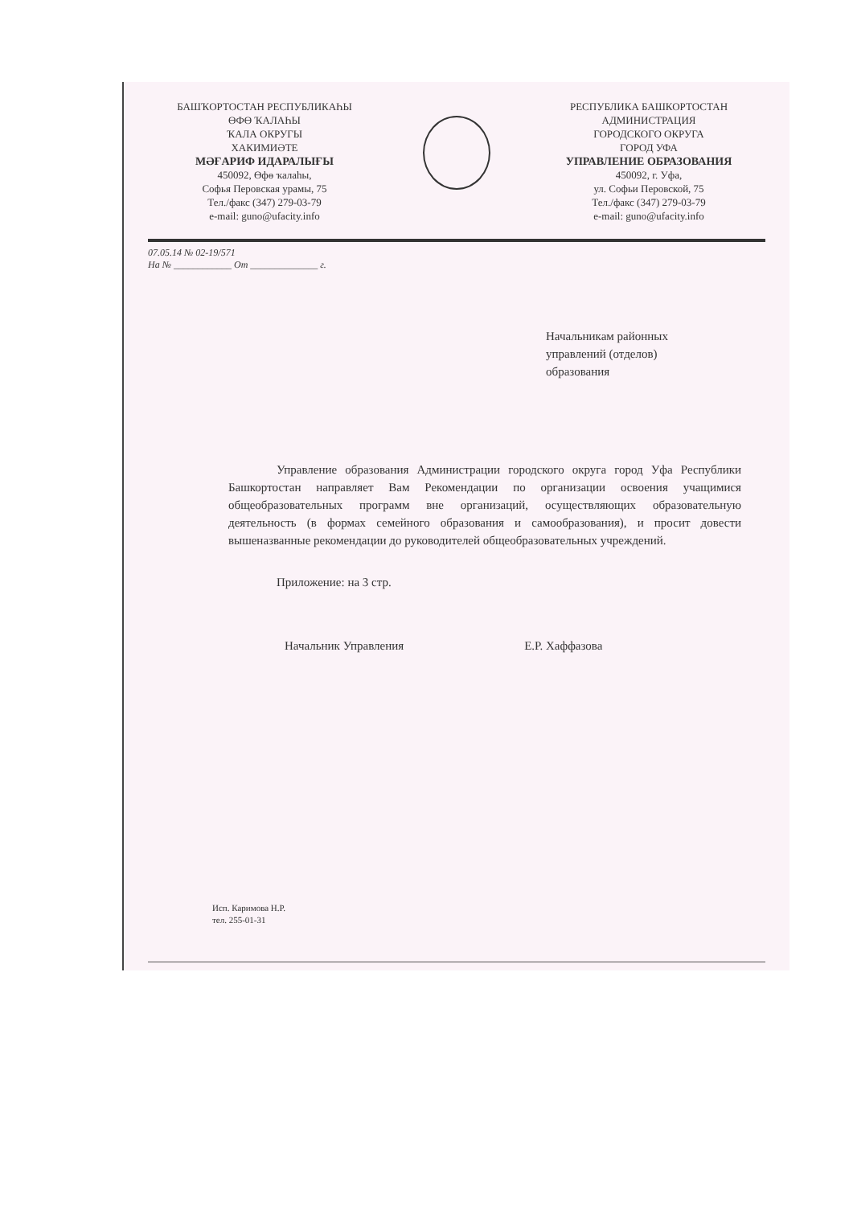БАШҠОРТОСТАН РЕСПУБЛИКАҺЫ
ӨФӨ ҠАЛАҺЫ
ҠАЛА ОКРУГЫ
ХАКИМИӘТЕ
МӘҒАРИФ ИДАРАЛЫҒЫ
450092, Өфө ҡалаһы,
Софья Перовская урамы, 75
Тел./факс (347) 279-03-79
e-mail: guno@ufacity.info
РЕСПУБЛИКА БАШКОРТОСТАН
АДМИНИСТРАЦИЯ
ГОРОДСКОГО ОКРУГА
ГОРОД УФА
УПРАВЛЕНИЕ ОБРАЗОВАНИЯ
450092, г. Уфа,
ул. Софьи Перовской, 75
Тел./факс (347) 279-03-79
e-mail: guno@ufacity.info
07.05.14 № 02-19/571
На № ____________ От ______________ г.
Начальникам районных
управлений (отделов)
образования
Управление образования Администрации городского округа город Уфа Республики Башкортостан направляет Вам Рекомендации по организации освоения учащимися общеобразовательных программ вне организаций, осуществляющих образовательную деятельность (в формах семейного образования и самообразования), и просит довести вышеназванные рекомендации до руководителей общеобразовательных учреждений.
Приложение: на 3 стр.
Начальник Управления Е.Р. Хаффазова
Исп. Каримова Н.Р.
тел. 255-01-31